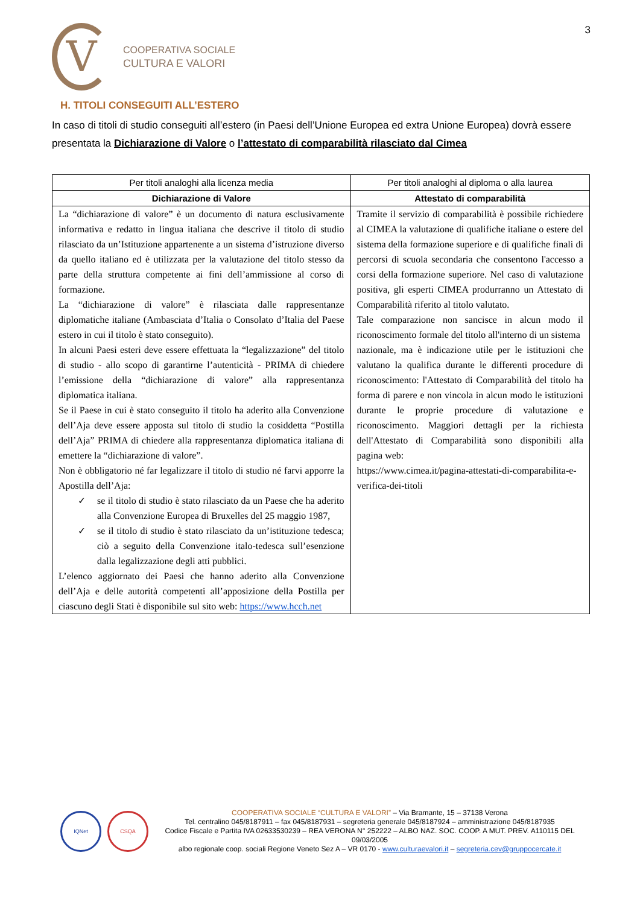3
V
COOPERATIVA SOCIALE
CULTURA E VALORI
H. TITOLI CONSEGUITI ALL’ESTERO
In caso di titoli di studio conseguiti all’estero (in Paesi dell’Unione Europea ed extra Unione Europea) dovrà essere presentata la Dichiarazione di Valore o l’attestato di comparabilità rilasciato dal Cimea
| Per titoli analoghi alla licenza media | Per titoli analoghi al diploma o alla laurea |
| --- | --- |
| Dichiarazione di Valore | Attestato di comparabilità |
| La “dichiarazione di valore” è un documento di natura esclusivamente informativa e redatto in lingua italiana che descrive il titolo di studio rilasciato da un’Istituzione appartenente a un sistema d’istruzione diverso da quello italiano ed è utilizzata per la valutazione del titolo stesso da parte della struttura competente ai fini dell’ammissione al corso di formazione. La “dichiarazione di valore” è rilasciata dalle rappresentanze diplomatiche italiane (Ambasciata d’Italia o Consolato d’Italia del Paese estero in cui il titolo è stato conseguito). In alcuni Paesi esteri deve essere effettuata la “legalizzazione” del titolo di studio - allo scopo di garantirne l’autenticità - PRIMA di chiedere l’emissione della “dichiarazione di valore” alla rappresentanza diplomatica italiana. Se il Paese in cui è stato conseguito il titolo ha aderito alla Convenzione dell’Aja deve essere apposta sul titolo di studio la cosiddetta “Postilla dell’Aja” PRIMA di chiedere alla rappresentanza diplomatica italiana di emettere la “dichiarazione di valore”. Non è obbligatorio né far legalizzare il titolo di studio né farvi apporre la Apostilla dell’Aja: ✓ se il titolo di studio è stato rilasciato da un Paese che ha aderito alla Convenzione Europea di Bruxelles del 25 maggio 1987, ✓ se il titolo di studio è stato rilasciato da un’istituzione tedesca; ciò a seguito della Convenzione italo-tedesca sull’esenzione dalla legalizzazione degli atti pubblici. L’elenco aggiornato dei Paesi che hanno aderito alla Convenzione dell’Aja e delle autorità competenti all’apposizione della Postilla per ciascuno degli Stati è disponibile sul sito web: https://www.hcch.net | Tramite il servizio di comparabilità è possibile richiedere al CIMEA la valutazione di qualifiche italiane o estere del sistema della formazione superiore e di qualifiche finali di percorsi di scuola secondaria che consentono l'accesso a corsi della formazione superiore. Nel caso di valutazione positiva, gli esperti CIMEA produrranno un Attestato di Comparabilità riferito al titolo valutato. Tale comparazione non sancisce in alcun modo il riconoscimento formale del titolo all'interno di un sistema nazionale, ma è indicazione utile per le istituzioni che valutano la qualifica durante le differenti procedure di riconoscimento: l'Attestato di Comparabilità del titolo ha forma di parere e non vincola in alcun modo le istituzioni durante le proprie procedure di valutazione e riconoscimento. Maggiori dettagli per la richiesta dell'Attestato di Comparabilità sono disponibili alla pagina web: https://www.cimea.it/pagina-attestati-di-comparabilita-e-verifica-dei-titoli |
IQNet CSQA
COOPERATIVA SOCIALE “CULTURA E VALORI” – Via Bramante, 15 – 37138 Verona
Tel. centralino 045/8187911 – fax 045/8187931 – segreteria generale 045/8187924 – amministrazione 045/8187935
Codice Fiscale e Partita IVA 02633530239 – REA VERONA N° 252222 – ALBO NAZ. SOC. COOP. A MUT. PREV. A110115 DEL 09/03/2005
albo regionale coop. sociali Regione Veneto Sez A – VR 0170 - www.culturaevalori.it – segreteria.cev@gruppocercate.it